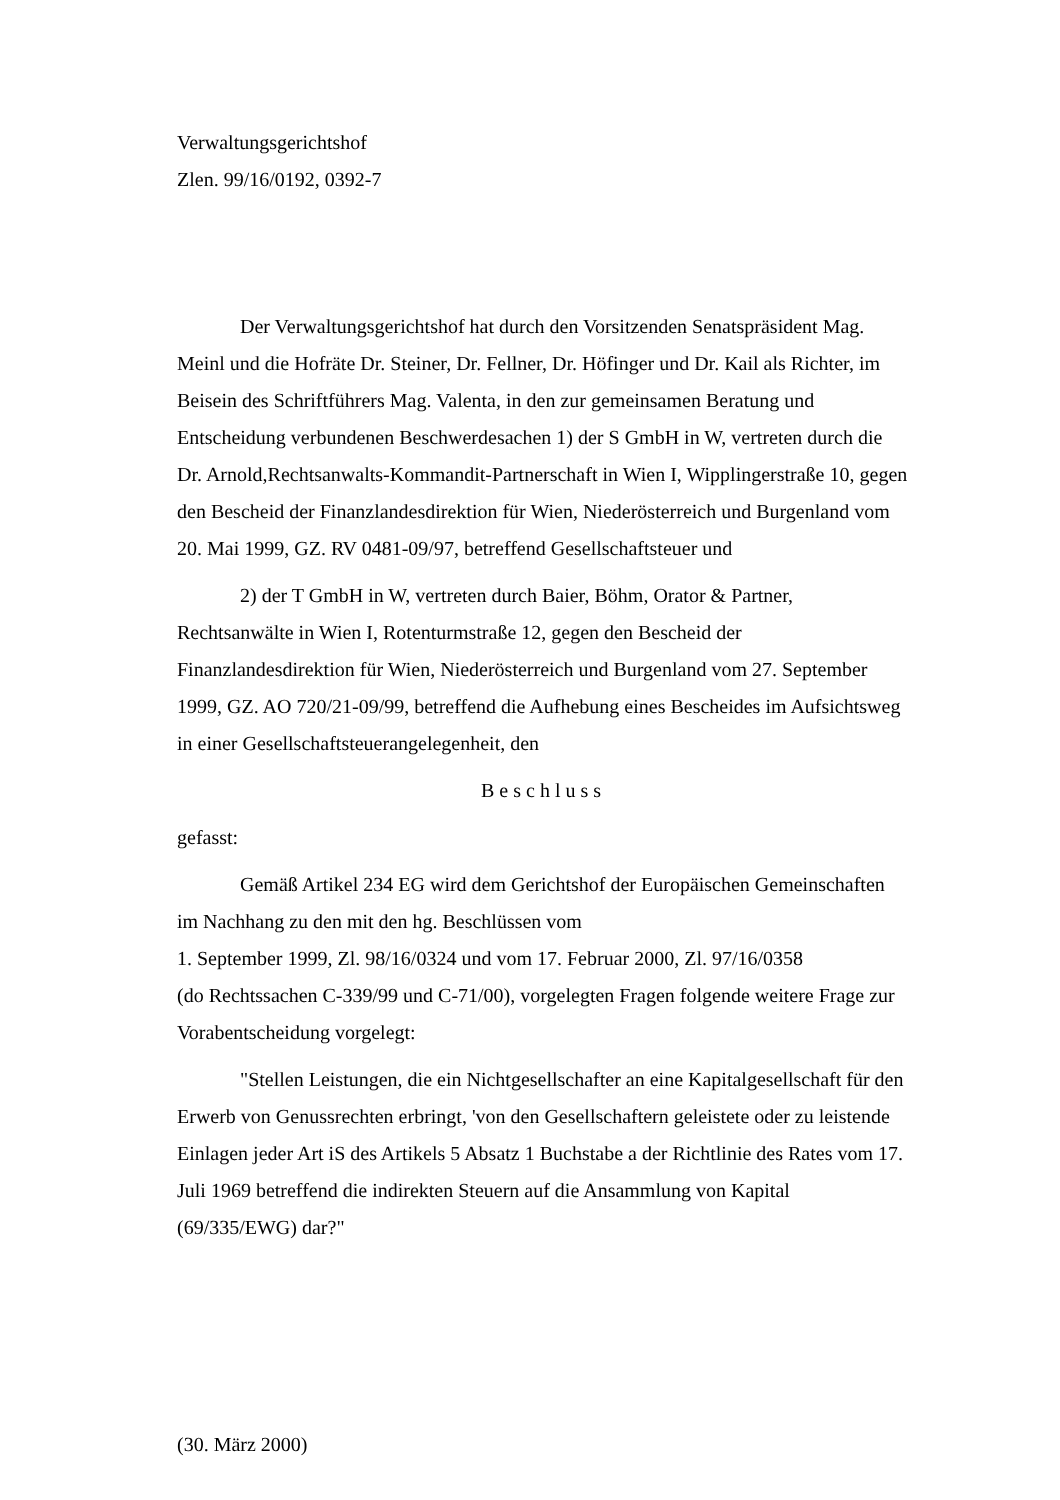Verwaltungsgerichtshof
Zlen. 99/16/0192, 0392-7
Der Verwaltungsgerichtshof hat durch den Vorsitzenden Senatspräsident Mag. Meinl und die Hofräte Dr. Steiner, Dr. Fellner, Dr. Höfinger und Dr. Kail als Richter, im Beisein des Schriftführers Mag. Valenta, in den zur gemeinsamen Beratung und Entscheidung verbundenen Beschwerdesachen 1) der S GmbH in W, vertreten durch die Dr. Arnold,Rechtsanwalts-Kommandit-Partnerschaft in Wien I, Wipplingerstraße 10, gegen den Bescheid der Finanzlandesdirektion für Wien, Niederösterreich und Burgenland vom 20. Mai 1999, GZ. RV 0481-09/97, betreffend Gesellschaftsteuer und
2) der T GmbH in W, vertreten durch Baier, Böhm, Orator & Partner, Rechtsanwälte in Wien I, Rotenturmstraße 12, gegen den Bescheid der Finanzlandesdirektion für Wien, Niederösterreich und Burgenland vom 27. September 1999, GZ. AO 720/21-09/99, betreffend die Aufhebung eines Bescheides im Aufsichtsweg in einer Gesellschaftsteuerangelegenheit, den
Beschluss
gefasst:
Gemäß Artikel 234 EG wird dem Gerichtshof der Europäischen Gemeinschaften im Nachhang zu den mit den hg. Beschlüssen vom
1. September 1999, Zl. 98/16/0324 und vom 17. Februar 2000, Zl. 97/16/0358
(do Rechtssachen C-339/99 und C-71/00), vorgelegten Fragen folgende weitere Frage zur Vorabentscheidung vorgelegt:
"Stellen Leistungen, die ein Nichtgesellschafter an eine Kapitalgesellschaft für den Erwerb von Genussrechten erbringt, 'von den Gesellschaftern geleistete oder zu leistende Einlagen jeder Art iS des Artikels 5 Absatz 1 Buchstabe a der Richtlinie des Rates vom 17. Juli 1969 betreffend die indirekten Steuern auf die Ansammlung von Kapital (69/335/EWG) dar?"
(30. März 2000)